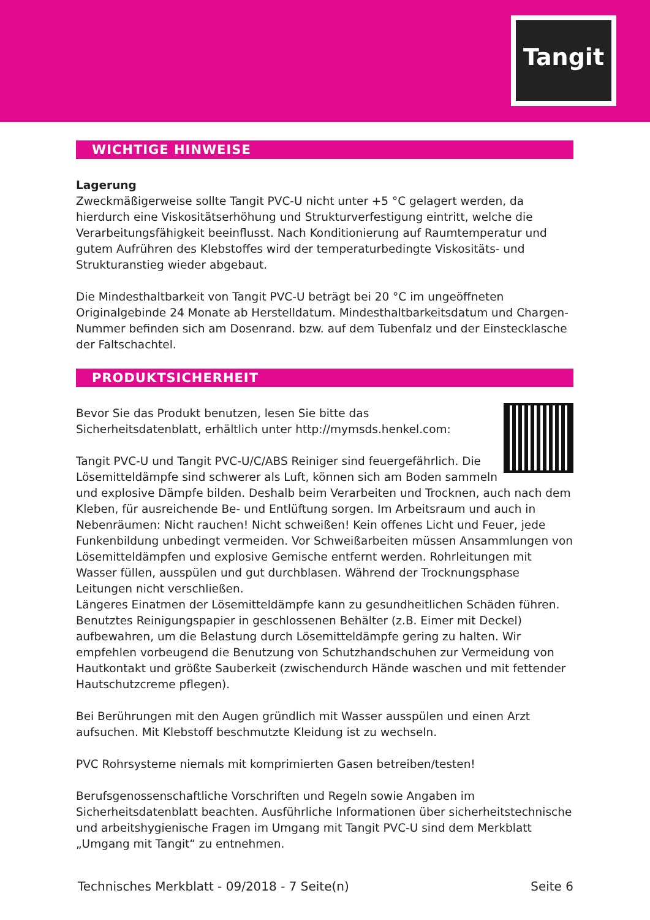Tangit
WICHTIGE HINWEISE
Lagerung
Zweckmäßigerweise sollte Tangit PVC-U nicht unter +5 °C gelagert werden, da hierdurch eine Viskositätserhöhung und Strukturverfestigung eintritt, welche die Verarbeitungsfähigkeit beeinflusst. Nach Konditionierung auf Raumtemperatur und gutem Aufrühren des Klebstoffes wird der temperaturbedingte Viskositäts- und Strukturanstieg wieder abgebaut.
Die Mindesthaltbarkeit von Tangit PVC-U beträgt bei 20 °C im ungeöffneten Originalgebinde 24 Monate ab Herstelldatum. Mindesthaltbarkeitsdatum und Chargen-Nummer befinden sich am Dosenrand. bzw. auf dem Tubenfalz und der Einstecklasche der Faltschachtel.
PRODUKTSICHERHEIT
Bevor Sie das Produkt benutzen, lesen Sie bitte das
Sicherheitsdatenblatt, erhältlich unter http://mymsds.henkel.com:
Tangit PVC-U und Tangit PVC-U/C/ABS Reiniger sind feuergefährlich. Die Lösemitteldämpfe sind schwerer als Luft, können sich am Boden sammeln und explosive Dämpfe bilden. Deshalb beim Verarbeiten und Trocknen, auch nach dem Kleben, für ausreichende Be- und Entlüftung sorgen. Im Arbeitsraum und auch in Nebenräumen: Nicht rauchen! Nicht schweißen! Kein offenes Licht und Feuer, jede Funkenbildung unbedingt vermeiden. Vor Schweißarbeiten müssen Ansammlungen von Lösemitteldämpfen und explosive Gemische entfernt werden. Rohrleitungen mit Wasser füllen, ausspülen und gut durchblasen. Während der Trocknungsphase Leitungen nicht verschließen.
Längeres Einatmen der Lösemitteldämpfe kann zu gesundheitlichen Schäden führen. Benutztes Reinigungspapier in geschlossenen Behälter (z.B. Eimer mit Deckel) aufbewahren, um die Belastung durch Lösemitteldämpfe gering zu halten. Wir empfehlen vorbeugend die Benutzung von Schutzhandschuhen zur Vermeidung von Hautkontakt und größte Sauberkeit (zwischendurch Hände waschen und mit fettender Hautschutzcreme pflegen).
Bei Berührungen mit den Augen gründlich mit Wasser ausspülen und einen Arzt aufsuchen. Mit Klebstoff beschmutzte Kleidung ist zu wechseln.
PVC Rohrsysteme niemals mit komprimierten Gasen betreiben/testen!
Berufsgenossenschaftliche Vorschriften und Regeln sowie Angaben im Sicherheitsdatenblatt beachten. Ausführliche Informationen über sicherheitstechnische und arbeitshygienische Fragen im Umgang mit Tangit PVC-U sind dem Merkblatt „Umgang mit Tangit“ zu entnehmen.
Technisches Merkblatt - 09/2018 - 7 Seite(n) Seite 6